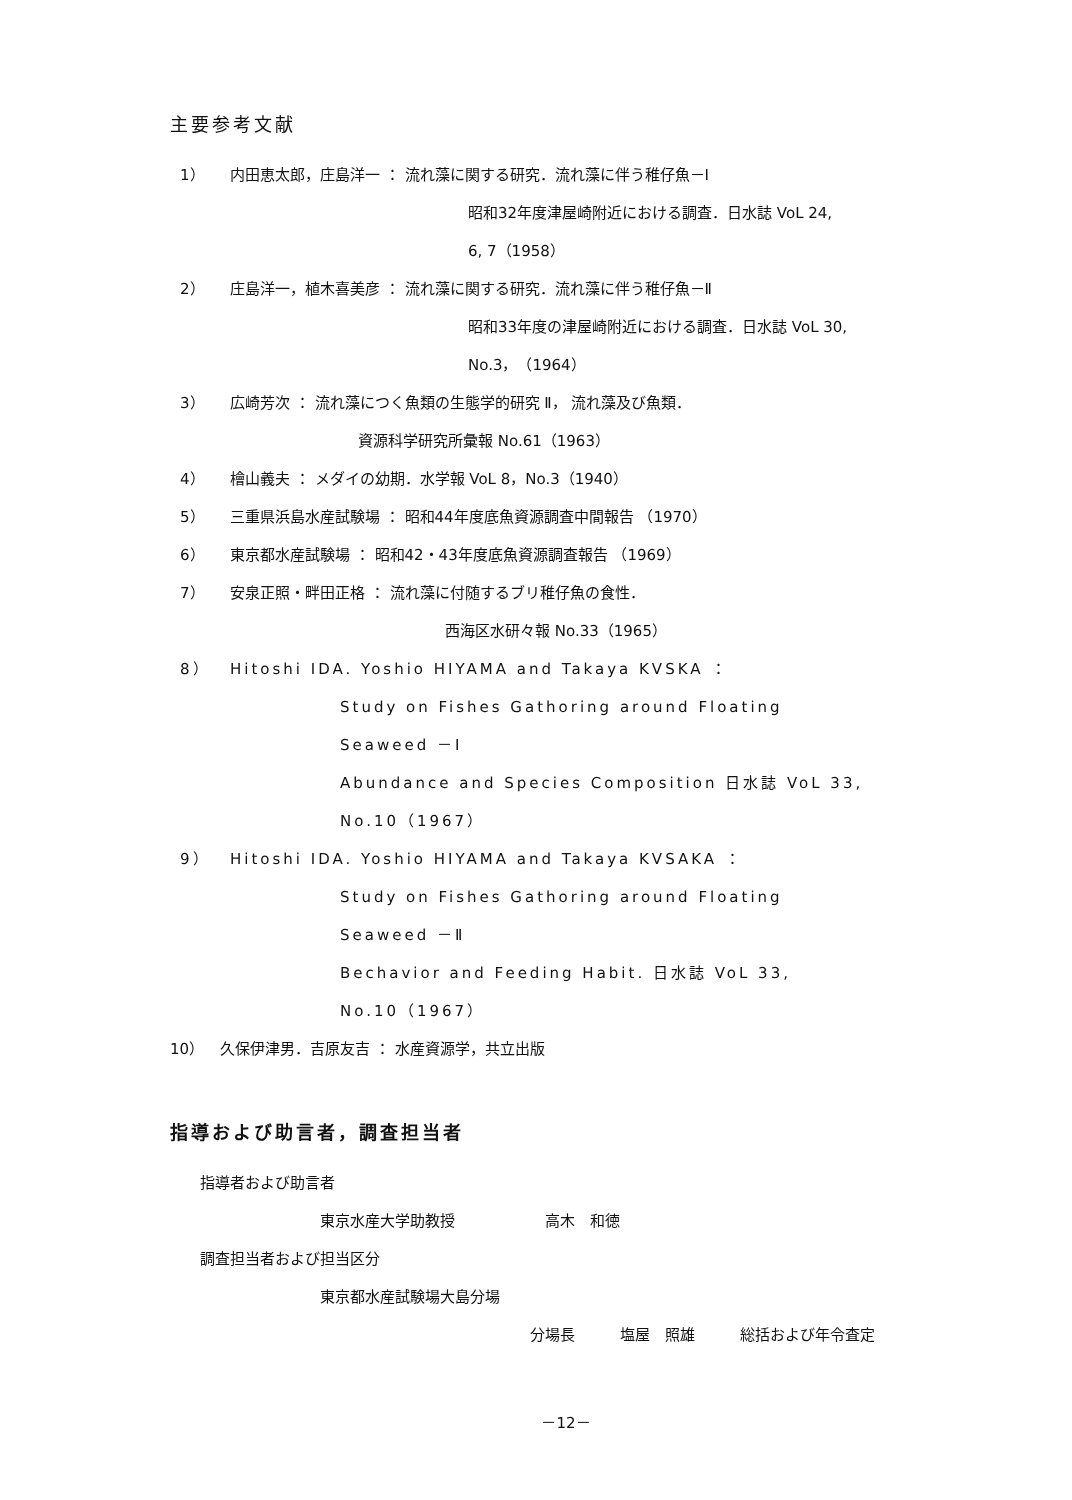主要参考文献
1） 内田恵太郎，庄島洋一 ： 流れ藻に関する研究．流れ藻に伴う稚仔魚－Ⅰ
昭和32年度津屋崎附近における調査．日水誌 VoL 24,
6, 7（1958）
2） 庄島洋一，植木喜美彦 ： 流れ藻に関する研究．流れ藻に伴う稚仔魚－Ⅱ
昭和33年度の津屋崎附近における調査．日水誌 VoL 30,
No.3，（1964）
3） 広崎芳次 ： 流れ藻につく魚類の生態学的研究 Ⅱ， 流れ藻及び魚類．
資源科学研究所彙報 No.61（1963）
4） 檜山義夫 ： メダイの幼期．水学報 VoL 8，No.3（1940）
5） 三重県浜島水産試験場 ： 昭和44年度底魚資源調査中間報告 （1970）
6） 東京都水産試験場 ： 昭和42・43年度底魚資源調査報告 （1969）
7） 安泉正照・畔田正格 ： 流れ藻に付随するブリ稚仔魚の食性．
西海区水研々報 No.33（1965）
8） Hitoshi IDA. Yoshio HIYAMA and Takaya KVSKA ：
Study on Fishes Gathoring around Floating
Seaweed －Ⅰ
Abundance and Species Composition 日水誌 VoL 33,
No.10（1967）
9） Hitoshi IDA. Yoshio HIYAMA and Takaya KVSAKA ：
Study on Fishes Gathoring around Floating
Seaweed －Ⅱ
Bechavior and Feeding Habit. 日水誌 VoL 33,
No.10（1967）
10） 久保伊津男．吉原友吉 ： 水産資源学，共立出版
指導および助言者，調査担当者
指導者および助言者
東京水産大学助教授　　　　　　高木　和徳
調査担当者および担当区分
東京都水産試験場大島分場
分場長　　　塩屋　照雄　　　総括および年令査定
－12－